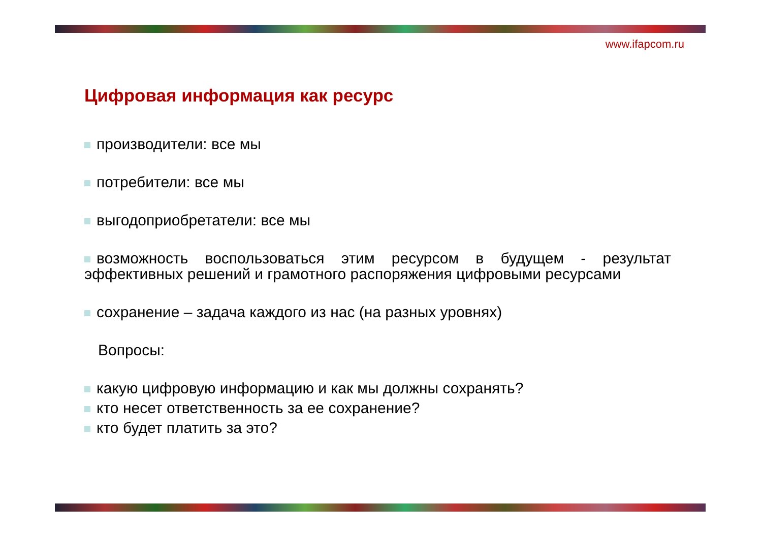www.ifapcom.ru
Цифровая информация как ресурс
производители: все мы
потребители: все мы
выгодоприобретатели: все мы
возможность воспользоваться этим ресурсом в будущем - результат эффективных решений и грамотного распоряжения цифровыми ресурсами
сохранение – задача каждого из нас (на разных уровнях)
Вопросы:
какую цифровую информацию и как мы должны сохранять?
кто несет ответственность за ее сохранение?
кто будет платить за это?